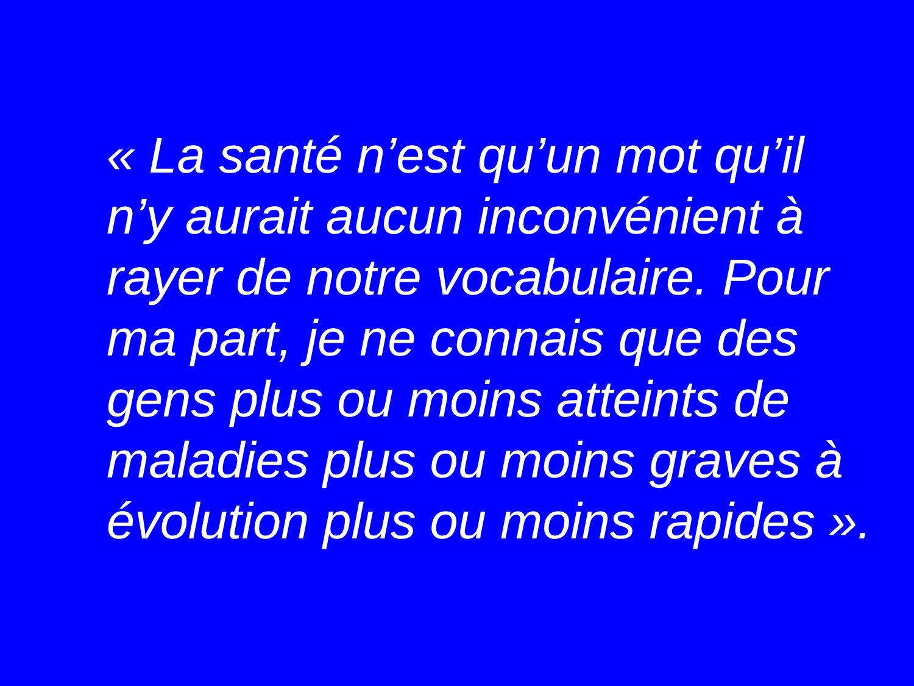« La santé n’est qu’un mot qu’il
n’y aurait aucun inconvénient à
rayer de notre vocabulaire. Pour
ma part, je ne connais que des
gens plus ou moins atteints de
maladies plus ou moins graves à
évolution plus ou moins rapides ».